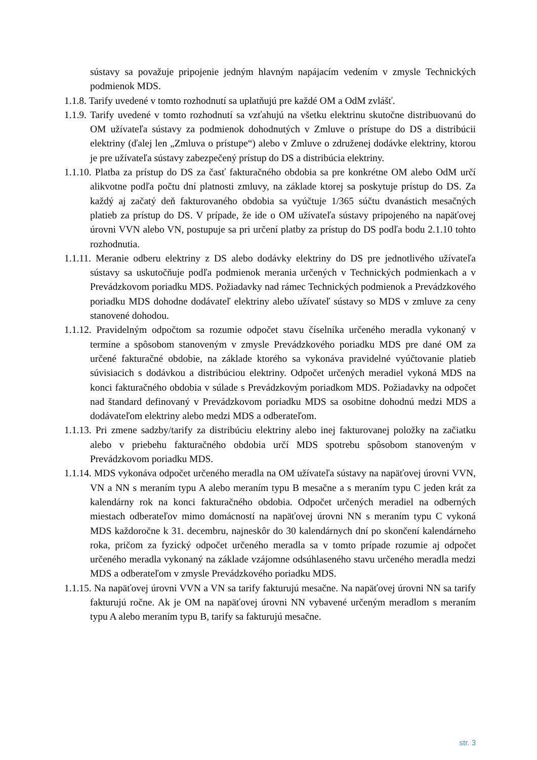sústavy sa považuje pripojenie jedným hlavným napájacím vedením v zmysle Technických podmienok MDS.
1.1.8. Tarify uvedené v tomto rozhodnutí sa uplatňujú pre každé OM a OdM zvlášť.
1.1.9. Tarify uvedené v tomto rozhodnutí sa vzťahujú na všetku elektrinu skutočne distribuovanú do OM užívateľa sústavy za podmienok dohodnutých v Zmluve o prístupe do DS a distribúcii elektriny (ďalej len „Zmluva o prístupe“) alebo v Zmluve o združenej dodávke elektriny, ktorou je pre užívateľa sústavy zabezpečený prístup do DS a distribúcia elektriny.
1.1.10. Platba za prístup do DS za časť fakturačného obdobia sa pre konkrétne OM alebo OdM určí alikvotne podľa počtu dní platnosti zmluvy, na základe ktorej sa poskytuje prístup do DS. Za každý aj začatý deň fakturovaného obdobia sa vyúčtuje 1/365 súčtu dvanástich mesačných platieb za prístup do DS. V prípade, že ide o OM užívateľa sústavy pripojeného na napäťovej úrovni VVN alebo VN, postupuje sa pri určení platby za prístup do DS podľa bodu 2.1.10 tohto rozhodnutia.
1.1.11. Meranie odberu elektriny z DS alebo dodávky elektriny do DS pre jednotlivého užívateľa sústavy sa uskutočňuje podľa podmienok merania určených v Technických podmienkach a v Prevádzkovom poriadku MDS. Požiadavky nad rámec Technických podmienok a Prevádzkového poriadku MDS dohodne dodávateľ elektriny alebo užívateľ sústavy so MDS v zmluve za ceny stanovené dohodou.
1.1.12. Pravidelným odpočtom sa rozumie odpočet stavu číselníka určeného meradla vykonaný v termíne a spôsobom stanoveným v zmysle Prevádzkového poriadku MDS pre dané OM za určené fakturačné obdobie, na základe ktorého sa vykonáva pravidelné vyúčtovanie platieb súvisiacich s dodávkou a distribúciou elektriny. Odpočet určených meradiel vykoná MDS na konci fakturačného obdobia v súlade s Prevádzkovým poriadkom MDS. Požiadavky na odpočet nad štandard definovaný v Prevádzkovom poriadku MDS sa osobitne dohodnú medzi MDS a dodávateľom elektriny alebo medzi MDS a odberateľom.
1.1.13. Pri zmene sadzby/tarify za distribúciu elektriny alebo inej fakturovanej položky na začiatku alebo v priebehu fakturačného obdobia určí MDS spotrebu spôsobom stanoveným v Prevádzkovom poriadku MDS.
1.1.14. MDS vykonáva odpočet určeného meradla na OM užívateľa sústavy na napäťovej úrovni VVN, VN a NN s meraním typu A alebo meraním typu B mesačne a s meraním typu C jeden krát za kalendárny rok na konci fakturačného obdobia. Odpočet určených meradiel na odberných miestach odberateľov mimo domácností na napäťovej úrovni NN s meraním typu C vykoná MDS každoročne k 31. decembru, najneskôr do 30 kalendárnych dní po skončení kalendárneho roka, pričom za fyzický odpočet určeného meradla sa v tomto prípade rozumie aj odpočet určeného meradla vykonaný na základe vzájomne odsúhlaseného stavu určeného meradla medzi MDS a odberateľom v zmysle Prevádzkového poriadku MDS.
1.1.15. Na napäťovej úrovni VVN a VN sa tarify fakturujú mesačne. Na napäťovej úrovni NN sa tarify fakturujú ročne. Ak je OM na napäťovej úrovni NN vybavené určeným meradlom s meraním typu A alebo meraním typu B, tarify sa fakturujú mesačne.
str. 3